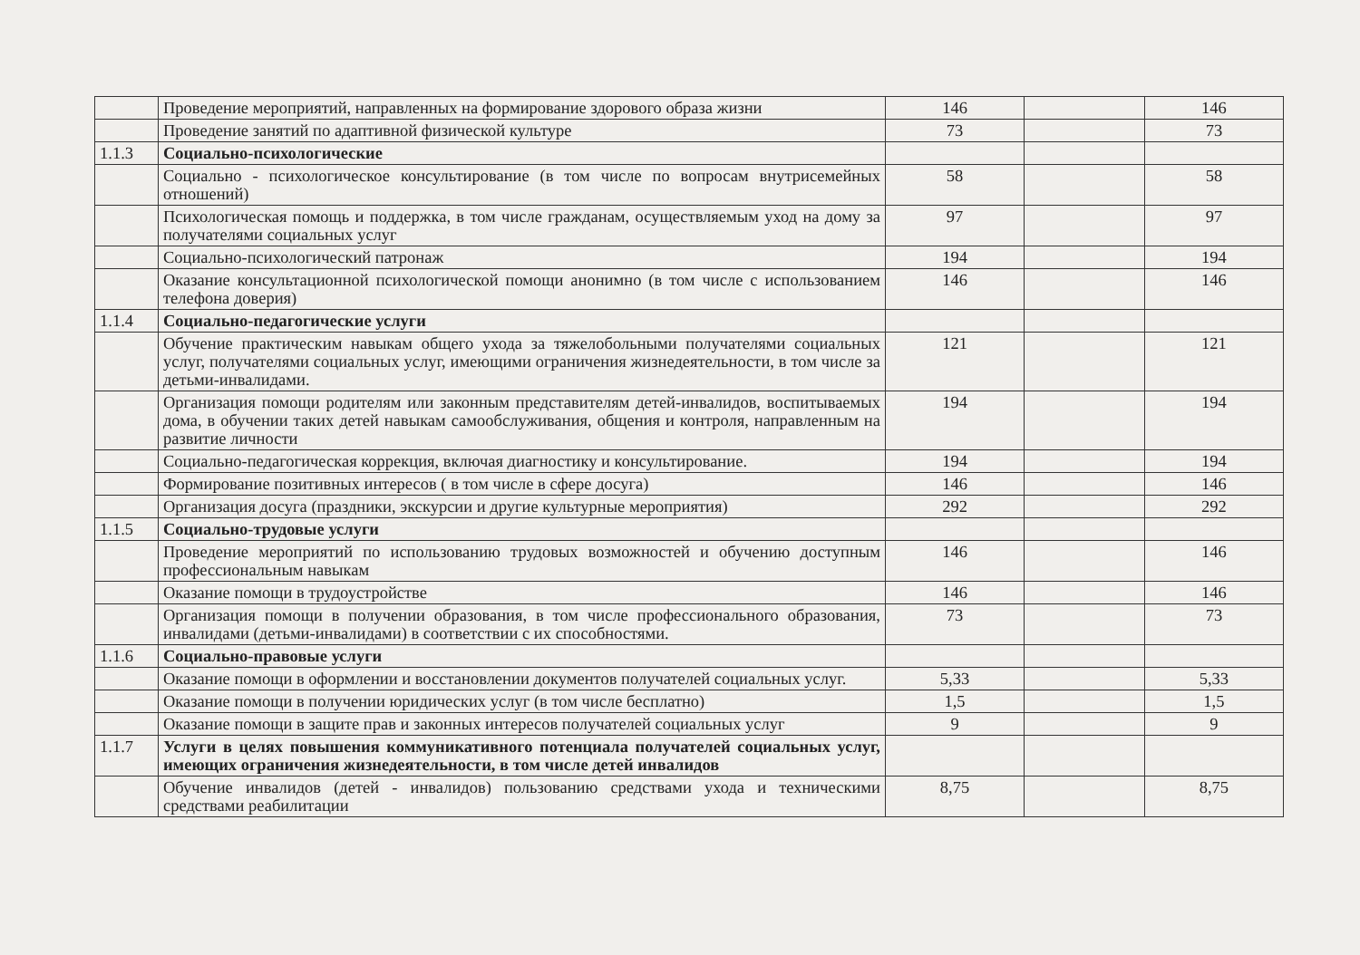| | Проведение мероприятий, направленных на формирование здорового образа жизни | 146 | | 146 |
| | Проведение занятий по адаптивной физической культуре | 73 | | 73 |
| 1.1.3 | Социально-психологические | | | |
| | Социально - психологическое консультирование (в том числе по вопросам внутрисемейных отношений) | 58 | | 58 |
| | Психологическая помощь и поддержка, в том числе гражданам, осуществляемым уход на дому за получателями социальных услуг | 97 | | 97 |
| | Социально-психологический патронаж | 194 | | 194 |
| | Оказание консультационной психологической помощи анонимно (в том числе с использованием телефона доверия) | 146 | | 146 |
| 1.1.4 | Социально-педагогические услуги | | | |
| | Обучение практическим навыкам общего ухода за тяжелобольными получателями социальных услуг, получателями социальных услуг, имеющими ограничения жизнедеятельности, в том числе за детьми-инвалидами. | 121 | | 121 |
| | Организация помощи родителям или законным представителям детей-инвалидов, воспитываемых дома, в обучении таких детей навыкам самообслуживания, общения и контроля, направленным на развитие личности | 194 | | 194 |
| | Социально-педагогическая коррекция, включая диагностику и консультирование. | 194 | | 194 |
| | Формирование позитивных интересов ( в том числе в сфере досуга) | 146 | | 146 |
| | Организация досуга (праздники, экскурсии и другие культурные мероприятия) | 292 | | 292 |
| 1.1.5 | Социально-трудовые услуги | | | |
| | Проведение мероприятий по использованию трудовых возможностей и обучению доступным профессиональным навыкам | 146 | | 146 |
| | Оказание помощи в трудоустройстве | 146 | | 146 |
| | Организация помощи в получении образования, в том числе профессионального образования, инвалидами (детьми-инвалидами) в соответствии с их способностями. | 73 | | 73 |
| 1.1.6 | Социально-правовые услуги | | | |
| | Оказание помощи в оформлении и восстановлении документов получателей социальных услуг. | 5,33 | | 5,33 |
| | Оказание помощи в получении юридических услуг (в том числе бесплатно) | 1,5 | | 1,5 |
| | Оказание помощи в защите прав и законных интересов получателей социальных услуг | 9 | | 9 |
| 1.1.7 | Услуги в целях повышения коммуникативного потенциала получателей социальных услуг, имеющих ограничения жизнедеятельности, в том числе детей инвалидов | | | |
| | Обучение инвалидов (детей - инвалидов) пользованию средствами ухода и техническими средствами реабилитации | 8,75 | | 8,75 |